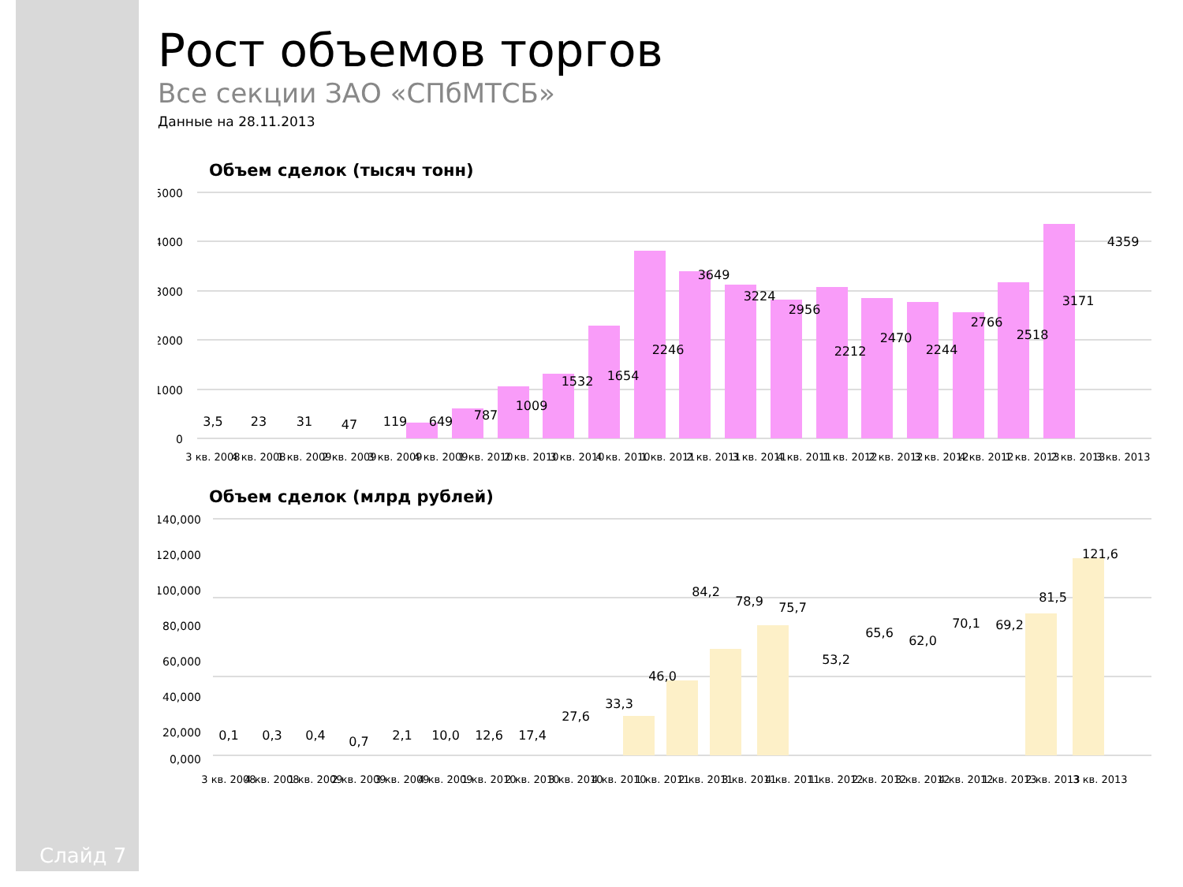Слайд 7
Рост объемов торгов
Все секции ЗАО «СПбМТСБ»
Данные на 28.11.2013
Объем сделок (тысяч тонн)
5000
4000
3000
2000
1000
0
3,5
23
31
47
119
649
787
1009
1532
1654
2246
3649
3224
2956
2212
2470
2244
2766
2518
3171
4359
3 кв. 2008
4 кв. 2008
1 кв. 2009
2 кв. 2009
3 кв. 2009
4 кв. 2009
1 кв. 2010
2 кв. 2010
3 кв. 2010
4 кв. 2010
1 кв. 2011
2 кв. 2011
3 кв. 2011
4 кв. 2011
1 кв. 2012
2 кв. 2012
3 кв. 2012
4 кв. 2012
1 кв. 2013
2 кв. 2013
3 кв. 2013
Объем сделок (млрд рублей)
140,000
120,000
100,000
80,000
60,000
40,000
20,000
0,000
0,1
0,3
0,4
0,7
2,1
10,0
12,6
17,4
27,6
33,3
46,0
84,2
78,9
75,7
53,2
65,6
62,0
70,1
69,2
81,5
121,6
3 кв. 2008
4 кв. 2008
1 кв. 2009
2 кв. 2009
3 кв. 2009
4 кв. 2009
1 кв. 2010
2 кв. 2010
3 кв. 2010
4 кв. 2010
1 кв. 2011
2 кв. 2011
3 кв. 2011
4 кв. 2011
1 кв. 2012
2 кв. 2012
3 кв. 2012
4 кв. 2012
1 кв. 2013
2 кв. 2013
3 кв. 2013